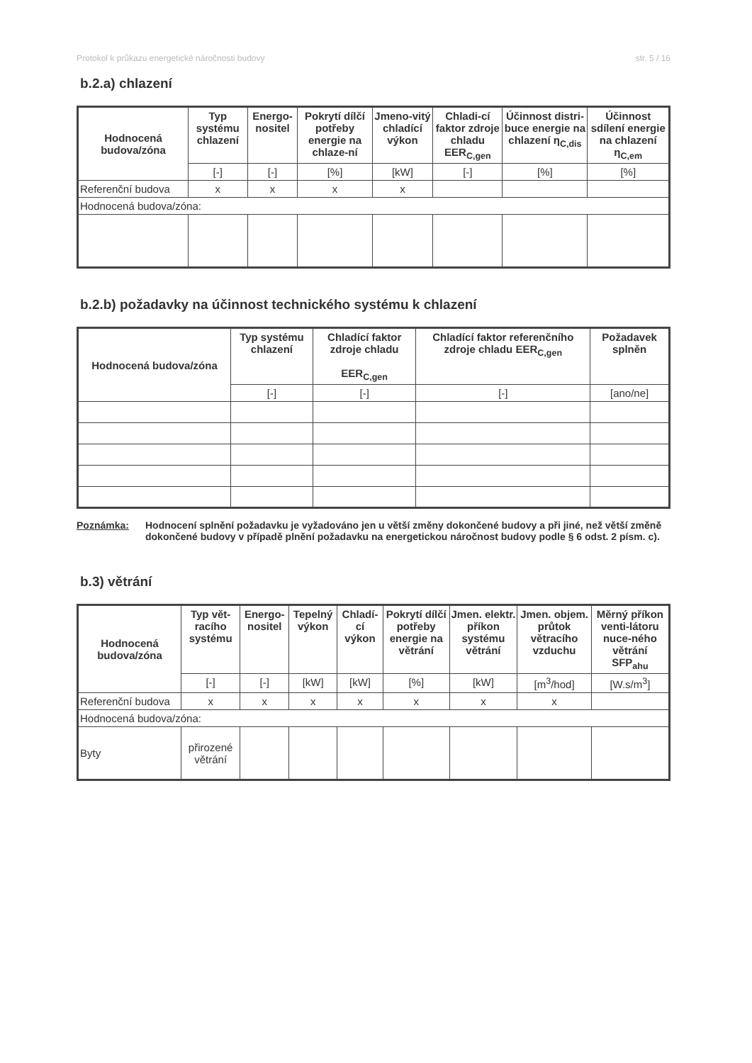Protokol k průkazu energetické náročnosti budovy str. 5 / 16
b.2.a) chlazení
| Hodnocená budova/zóna | Typ systému chlazení | Energo-nositel | Pokrytí dílčí potřeby energie na chlaze-ní | Jmeno-vitý chladící výkon | Chladi-cí faktor zdroje chladu EER<sub>C,gen</sub> | Účinnost distri-buce energie na chlazení η<sub>C,dis</sub> | Účinnost sdílení energie na chlazení η<sub>C,em</sub> |
| --- | --- | --- | --- | --- | --- | --- | --- |
| | [-] | [-] | [%] | [kW] | [-] | [%] | [%] |
| Referenční budova | x | x | x | x | | | |
| Hodnocená budova/zóna: | | | | | | | |
b.2.b) požadavky na účinnost technického systému k chlazení
| Hodnocená budova/zóna | Typ systému chlazení | Chladící faktor zdroje chladu EER<sub>C,gen</sub> | Chladící faktor referenčního zdroje chladu EER<sub>C,gen</sub> | Požadavek splněn |
| --- | --- | --- | --- | --- |
| | [-] | [-] | [-] | [ano/ne] |
Poznámka: Hodnocení splnění požadavku je vyžadováno jen u větší změny dokončené budovy a při jiné, než větší změně dokončené budovy v případě plnění požadavku na energetickou náročnost budovy podle § 6 odst. 2 písm. c).
b.3) větrání
| Hodnocená budova/zóna | Typ vět-racího systému | Energo-nositel | Tepelný výkon | Chladí-cí výkon | Pokrytí dílčí potřeby energie na větrání | Jmen. elektr. příkon systému větrání | Jmen. objem. průtok větracího vzduchu | Měrný příkon venti-látoru nuce-ného větrání SFP<sub>ahu</sub> |
| --- | --- | --- | --- | --- | --- | --- | --- | --- |
| | [-] | [-] | [kW] | [kW] | [%] | [kW] | [m<sup>3</sup>/hod] | [W.s/m<sup>3</sup>] |
| Referenční budova | x | x | x | x | x | x | x | |
| Hodnocená budova/zóna: | | | | | | | | |
| Byty | přirozené větrání | | | | | | | |